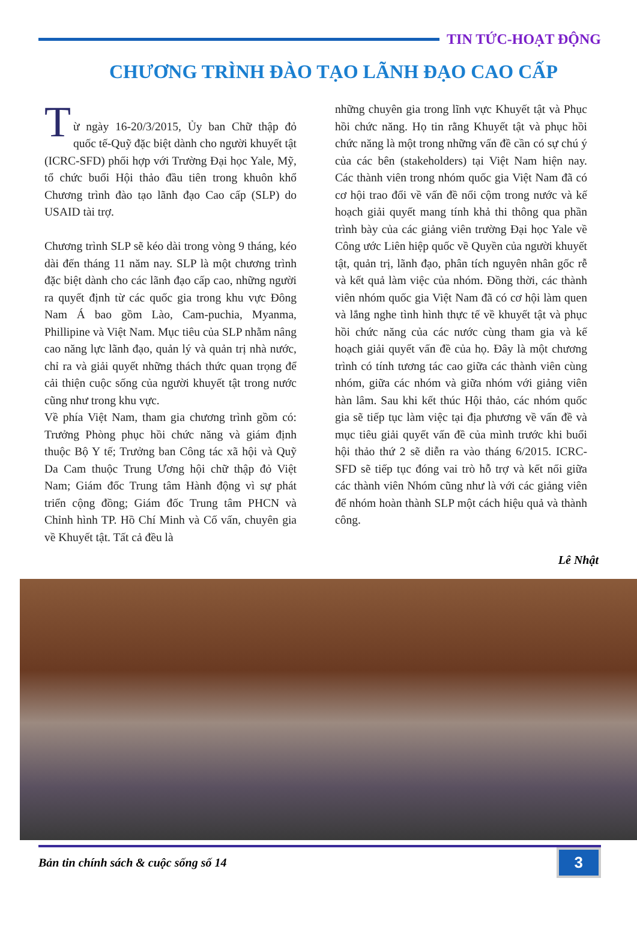TIN TỨC-HOẠT ĐỘNG
CHƯƠNG TRÌNH ĐÀO TẠO LÃNH ĐẠO CAO CẤP
T
ừ ngày 16-20/3/2015, Ủy ban Chữ thập đỏ quốc tế-Quỹ đặc biệt dành cho người khuyết tật (ICRC-SFD) phối hợp với Trường Đại học Yale, Mỹ, tổ chức buổi Hội thảo đầu tiên trong khuôn khổ Chương trình đào tạo lãnh đạo Cao cấp (SLP) do USAID tài trợ.
Chương trình SLP sẽ kéo dài trong vòng 9 tháng, kéo dài đến tháng 11 năm nay. SLP là một chương trình đặc biệt dành cho các lãnh đạo cấp cao, những người ra quyết định từ các quốc gia trong khu vực Đông Nam Á bao gồm Lào, Cam-puchia, Myanma, Phillipine và Việt Nam. Mục tiêu của SLP nhằm nâng cao năng lực lãnh đạo, quản lý và quản trị nhà nước, chỉ ra và giải quyết những thách thức quan trọng để cải thiện cuộc sống của người khuyết tật trong nước cũng như trong khu vực.
Về phía Việt Nam, tham gia chương trình gồm có: Trưởng Phòng phục hồi chức năng và giám định thuộc Bộ Y tế; Trưởng ban Công tác xã hội và Quỹ Da Cam thuộc Trung Ương hội chữ thập đỏ Việt Nam; Giám đốc Trung tâm Hành động vì sự phát triển cộng đồng; Giám đốc Trung tâm PHCN và Chỉnh hình TP. Hồ Chí Minh và Cố vấn, chuyên gia về Khuyết tật. Tất cả đều là
những chuyên gia trong lĩnh vực Khuyết tật và Phục hồi chức năng. Họ tin rằng Khuyết tật và phục hồi chức năng là một trong những vấn đề cần có sự chú ý của các bên (stakeholders) tại Việt Nam hiện nay. Các thành viên trong nhóm quốc gia Việt Nam đã có cơ hội trao đổi về vấn đề nổi cộm trong nước và kế hoạch giải quyết mang tính khả thi thông qua phần trình bày của các giảng viên trường Đại học Yale về Công ước Liên hiệp quốc về Quyền của người khuyết tật, quản trị, lãnh đạo, phân tích nguyên nhân gốc rễ và kết quả làm việc của nhóm. Đồng thời, các thành viên nhóm quốc gia Việt Nam đã có cơ hội làm quen và lắng nghe tình hình thực tế về khuyết tật và phục hồi chức năng của các nước cùng tham gia và kế hoạch giải quyết vấn đề của họ. Đây là một chương trình có tính tương tác cao giữa các thành viên cùng nhóm, giữa các nhóm và giữa nhóm với giảng viên hàn lâm. Sau khi kết thúc Hội thảo, các nhóm quốc gia sẽ tiếp tục làm việc tại địa phương về vấn đề và mục tiêu giải quyết vấn đề của mình trước khi buổi hội thảo thứ 2 sẽ diễn ra vào tháng 6/2015. ICRC-SFD sẽ tiếp tục đóng vai trò hỗ trợ và kết nối giữa các thành viên Nhóm cũng như là với các giảng viên để nhóm hoàn thành SLP một cách hiệu quả và thành công.
Lê Nhật
Bản tin chính sách & cuộc sống số 14 3